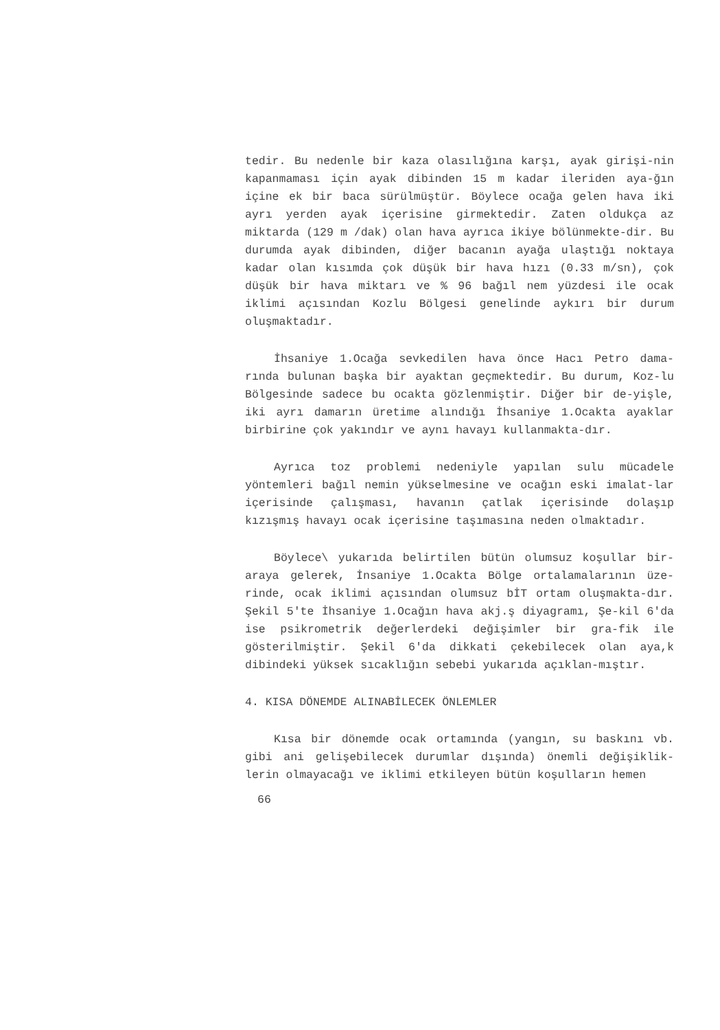tedir. Bu nedenle bir kaza olasılığına karşı, ayak girişi-nin kapanmaması için ayak dibinden 15 m kadar ileriden aya-ğın içine ek bir baca sürülmüştür. Böylece ocağa gelen hava iki ayrı yerden ayak içerisine girmektedir. Zaten oldukça az miktarda (129 m /dak) olan hava ayrıca ikiye bölünmekte-dir. Bu durumda ayak dibinden, diğer bacanın ayağa ulaştığı noktaya kadar olan kısımda çok düşük bir hava hızı (0.33 m/sn), çok düşük bir hava miktarı ve % 96 bağıl nem yüzdesi ile ocak iklimi açısından Kozlu Bölgesi genelinde aykırı bir durum oluşmaktadır.
İhsaniye 1.Ocağa sevkedilen hava önce Hacı Petro dama-rında bulunan başka bir ayaktan geçmektedir. Bu durum, Koz-lu Bölgesinde sadece bu ocakta gözlenmiştir. Diğer bir de-yişle, iki ayrı damarın üretime alındığı İhsaniye 1.Ocakta ayaklar birbirine çok yakındır ve aynı havayı kullanmakta-dır.
Ayrıca toz problemi nedeniyle yapılan sulu mücadele yöntemleri bağıl nemin yükselmesine ve ocağın eski imalat-lar içerisinde çalışması, havanın çatlak içerisinde dolaşıp kızışmış havayı ocak içerisine taşımasına neden olmaktadır.
Böylece\ yukarıda belirtilen bütün olumsuz koşullar bir-araya gelerek, İnsaniye 1.Ocakta Bölge ortalamalarının üze-rinde, ocak iklimi açısından olumsuz bİT ortam oluşmakta-dır. Şekil 5'te İhsaniye 1.Ocağın hava akj.ş diyagramı, Şe-kil 6'da ise psikrometrik değerlerdeki değişimler bir gra-fik ile gösterilmiştir. Şekil 6'da dikkati çekebilecek olan aya,k dibindeki yüksek sıcaklığın sebebi yukarıda açıklan-mıştır.
4. KISA DÖNEMDE ALINABİLECEK ÖNLEMLER
Kısa bir dönemde ocak ortamında (yangın, su baskını vb. gibi ani gelişebilecek durumlar dışında) önemli değişiklik-lerin olmayacağı ve iklimi etkileyen bütün koşulların hemen
66